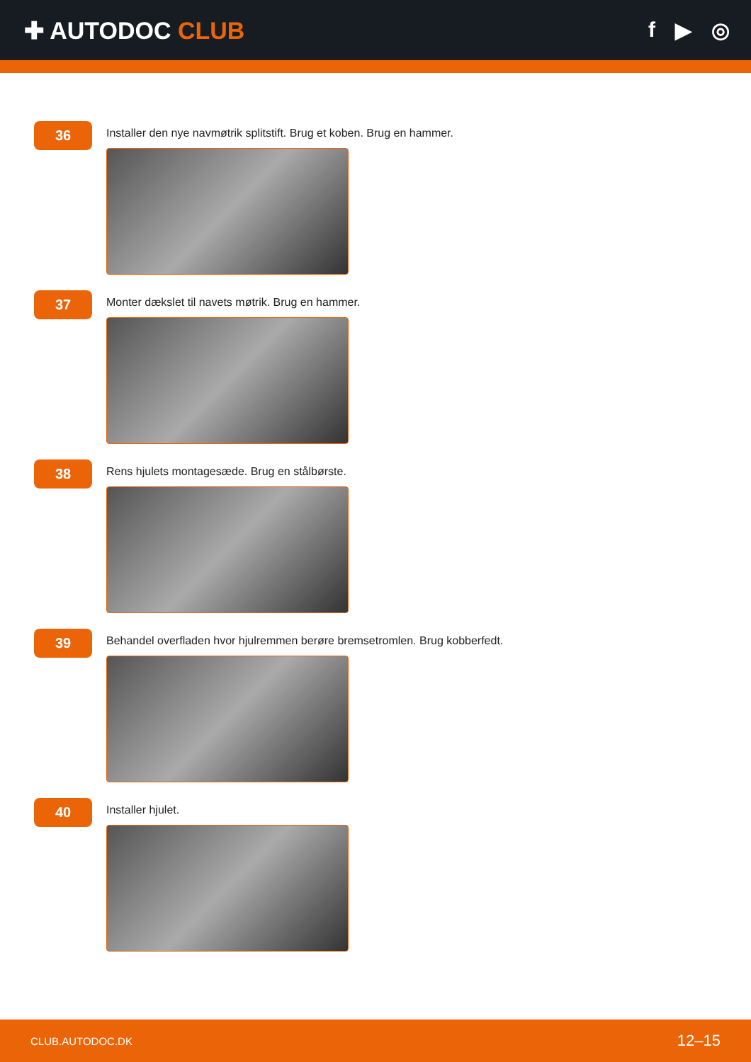✚ AUTODOC CLUB f ▶ ◎
36
Installer den nye navmøtrik splitstift. Brug et koben. Brug en hammer.
37
Monter dækslet til navets møtrik. Brug en hammer.
38
Rens hjulets montagesæde. Brug en stålbørste.
39
Behandel overfladen hvor hjulremmen berøre bremsetromlen. Brug kobberfedt.
40
Installer hjulet.
CLUB.AUTODOC.DK 12–15